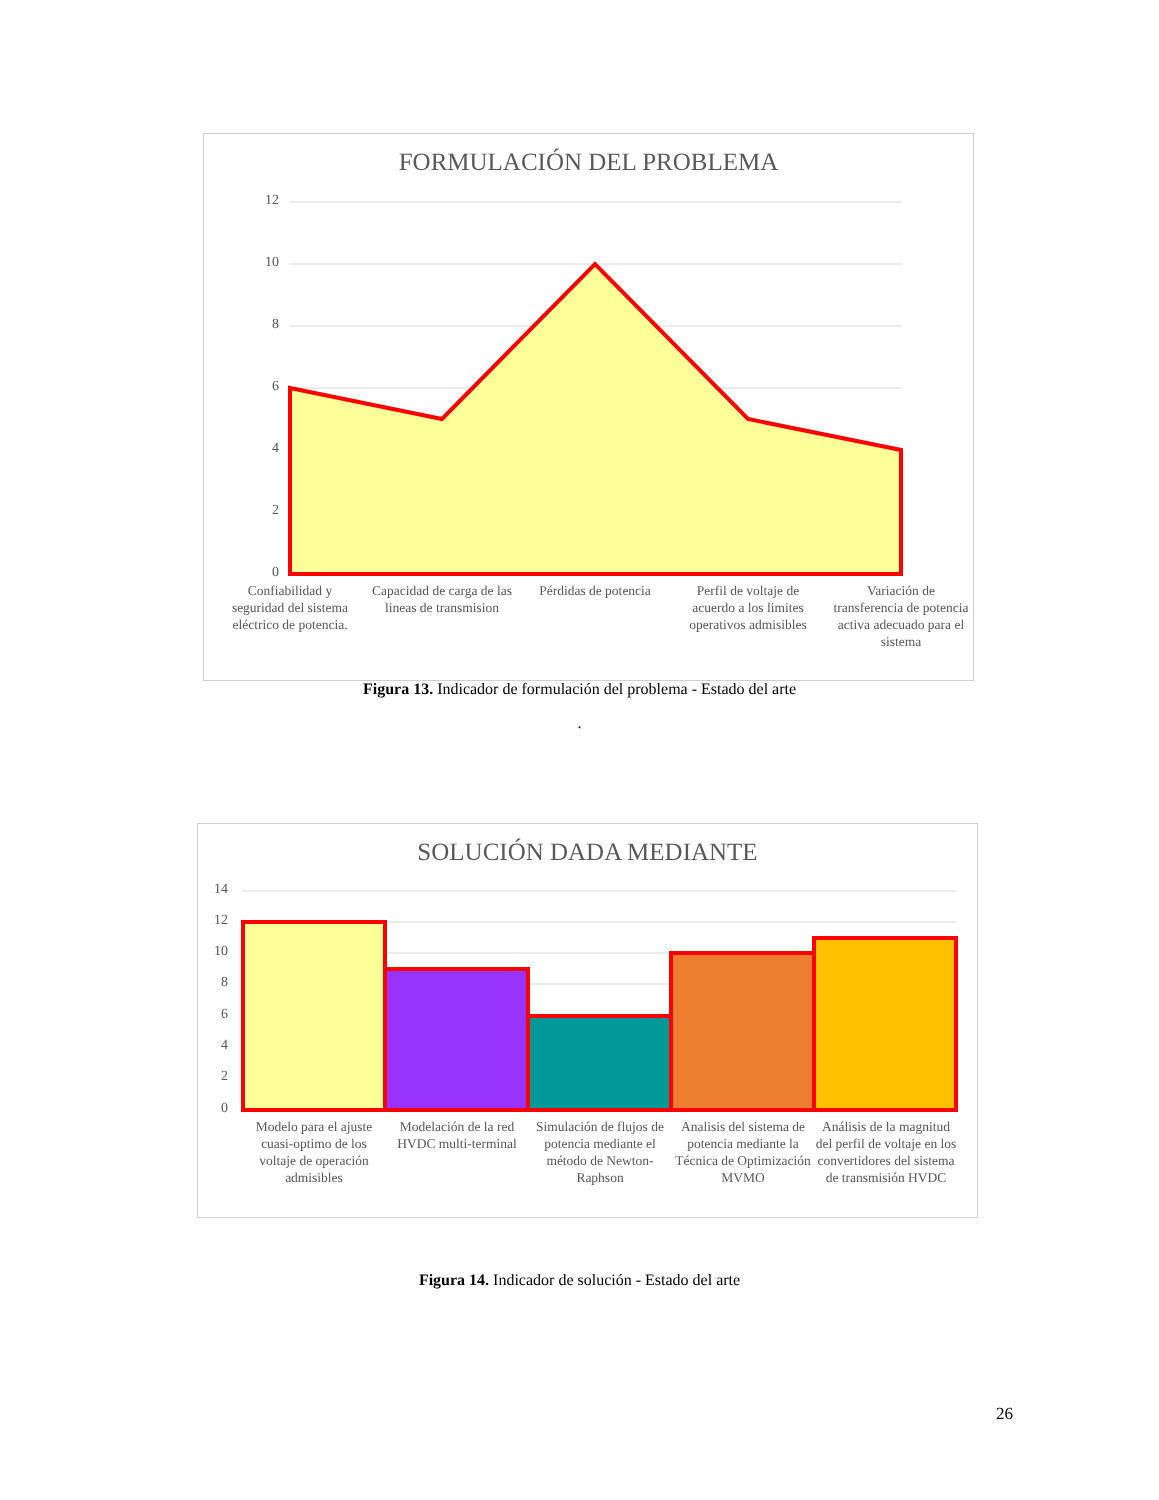FORMULACIÓN DEL PROBLEMA
12
10
8
6
4
2
0
Confiabilidad y seguridad del sistema eléctrico de potencia.
Capacidad de carga de las lineas de transmision
Pérdidas de potencia
Perfil de voltaje de acuerdo a los limites operativos admisibles
Variación de transferencia de potencia activa adecuado para el sistema
Figura 13. Indicador de formulación del problema - Estado del arte
.
SOLUCIÓN DADA MEDIANTE
14
12
10
8
6
4
2
0
Modelo para el ajuste cuasi-optimo de los voltaje de operación admisibles
Modelación de la red HVDC multi-terminal
Simulación de flujos de potencia mediante el método de Newton-Raphson
Analisis del sistema de potencia mediante la Técnica de Optimización MVMO
Análisis de la magnitud del perfil de voltaje en los convertidores del sistema de transmisión HVDC
Figura 14. Indicador de solución - Estado del arte
26